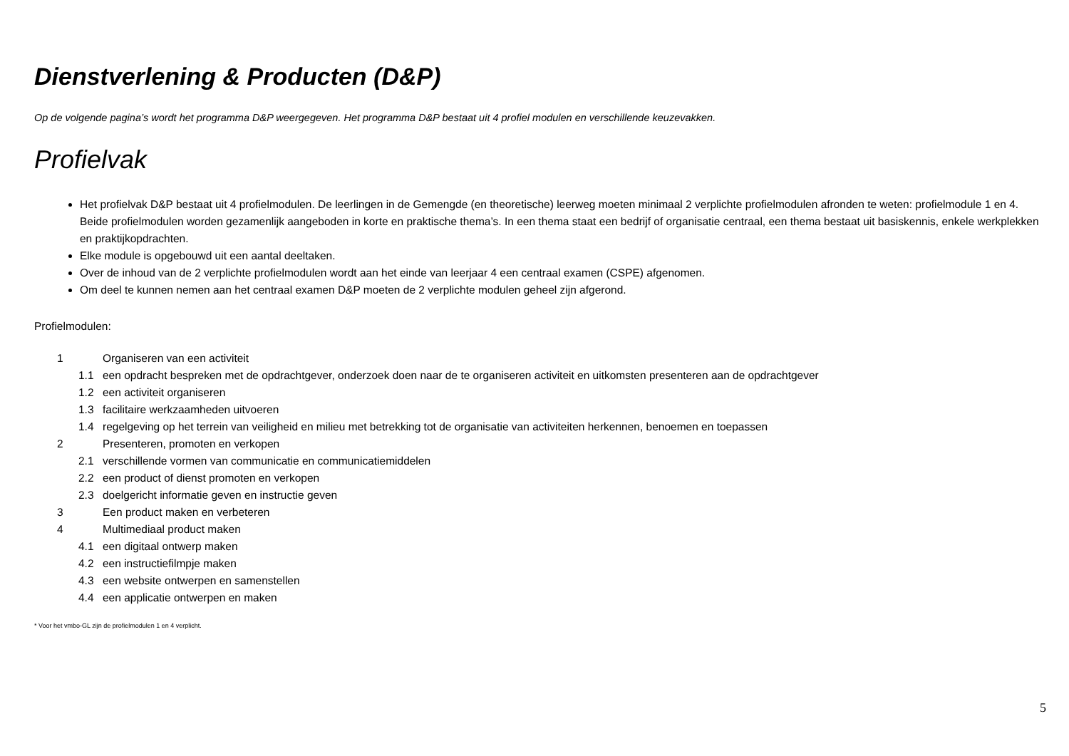Dienstverlening & Producten (D&P)
Op de volgende pagina’s wordt het programma D&P weergegeven. Het programma D&P bestaat uit 4 profiel modulen en verschillende keuzevakken.
Profielvak
Het profielvak D&P bestaat uit 4 profielmodulen. De leerlingen in de Gemengde (en theoretische) leerweg moeten minimaal 2 verplichte profielmodulen afronden te weten: profielmodule 1 en 4. Beide profielmodulen worden gezamenlijk aangeboden in korte en praktische thema’s. In een thema staat een bedrijf of organisatie centraal, een thema bestaat uit basiskennis, enkele werkplekken en praktijkopdrachten.
Elke module is opgebouwd uit een aantal deeltaken.
Over de inhoud van de 2 verplichte profielmodulen wordt aan het einde van leerjaar 4 een centraal examen (CSPE) afgenomen.
Om deel te kunnen nemen aan het centraal examen D&P moeten de 2 verplichte modulen geheel zijn afgerond.
Profielmodulen:
1 Organiseren van een activiteit
1.1 een opdracht bespreken met de opdrachtgever, onderzoek doen naar de te organiseren activiteit en uitkomsten presenteren aan de opdrachtgever
1.2 een activiteit organiseren
1.3 facilitaire werkzaamheden uitvoeren
1.4 regelgeving op het terrein van veiligheid en milieu met betrekking tot de organisatie van activiteiten herkennen, benoemen en toepassen
2 Presenteren, promoten en verkopen
2.1 verschillende vormen van communicatie en communicatiemiddelen
2.2 een product of dienst promoten en verkopen
2.3 doelgericht informatie geven en instructie geven
3 Een product maken en verbeteren
4 Multimediaal product maken
4.1 een digitaal ontwerp maken
4.2 een instructiefilmpje maken
4.3 een website ontwerpen en samenstellen
4.4 een applicatie ontwerpen en maken
* Voor het vmbo-GL zijn de profielmodulen 1 en 4 verplicht.
5